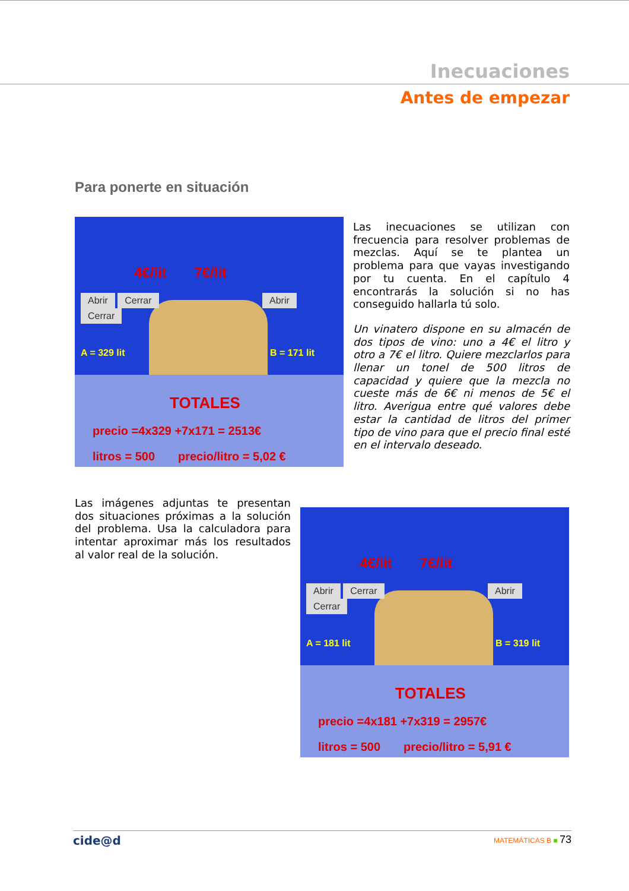Inecuaciones
Antes de empezar
Para ponerte en situación
4€/lit 7€/lit
Abrir Cerrar Abrir Cerrar
A = 329 lit B = 171 lit
TOTALES
precio =4x329 +7x171 = 2513€
litros = 500 precio/litro = 5,02 €
Las inecuaciones se utilizan con frecuencia para resolver problemas de mezclas. Aquí se te plantea un problema para que vayas investigando por tu cuenta. En el capítulo 4 encontrarás la solución si no has conseguido hallarla tú solo.
Un vinatero dispone en su almacén de dos tipos de vino: uno a 4€ el litro y otro a 7€ el litro. Quiere mezclarlos para llenar un tonel de 500 litros de capacidad y quiere que la mezcla no cueste más de 6€ ni menos de 5€ el litro. Averigua entre qué valores debe estar la cantidad de litros del primer tipo de vino para que el precio final esté en el intervalo deseado.
Las imágenes adjuntas te presentan dos situaciones próximas a la solución del problema. Usa la calculadora para intentar aproximar más los resultados al valor real de la solución.
4€/lit 7€/lit
Abrir Cerrar Abrir Cerrar
A = 181 lit B = 319 lit
TOTALES
precio =4x181 +7x319 = 2957€
litros = 500 precio/litro = 5,91 €
cide@d MATEMÁTICAS B ■ 73